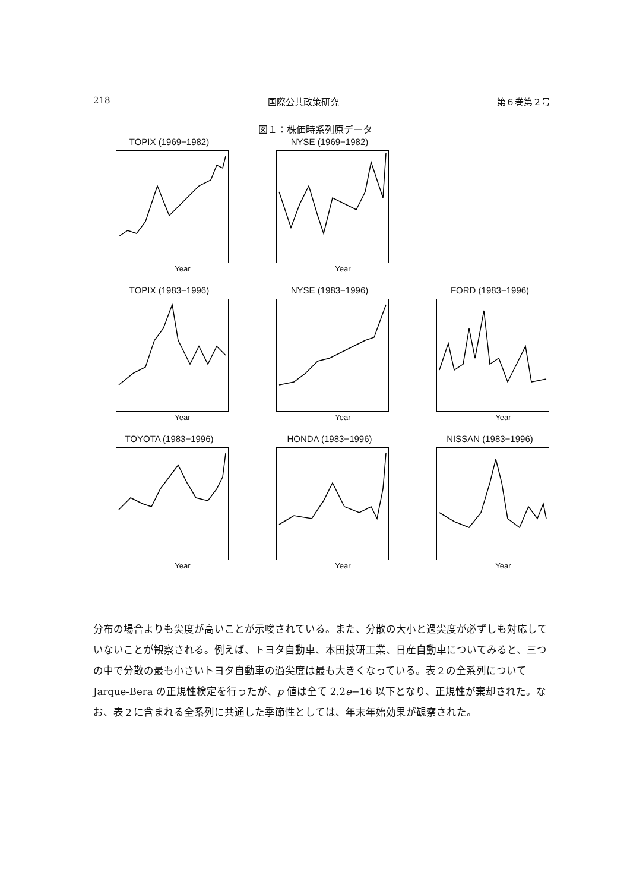218 国際公共政策研究 第６巻第２号
図１：株価時系列原データ
TOPIX (1969−1982)
Year
NYSE (1969−1982)
Year
TOPIX (1983−1996)
Year
NYSE (1983−1996)
Year
FORD (1983−1996)
Year
TOYOTA (1983−1996)
Year
HONDA (1983−1996)
Year
NISSAN (1983−1996)
Year
分布の場合よりも尖度が高いことが示唆されている。また、分散の大小と過尖度が必ずしも対応していないことが観察される。例えば、トヨタ自動車、本田技研工業、日産自動車についてみると、三つの中で分散の最も小さいトヨタ自動車の過尖度は最も大きくなっている。表２の全系列について Jarque-Bera の正規性検定を行ったが、p 値は全て 2.2e−16 以下となり、正規性が棄却された。なお、表２に含まれる全系列に共通した季節性としては、年末年始効果が観察された。